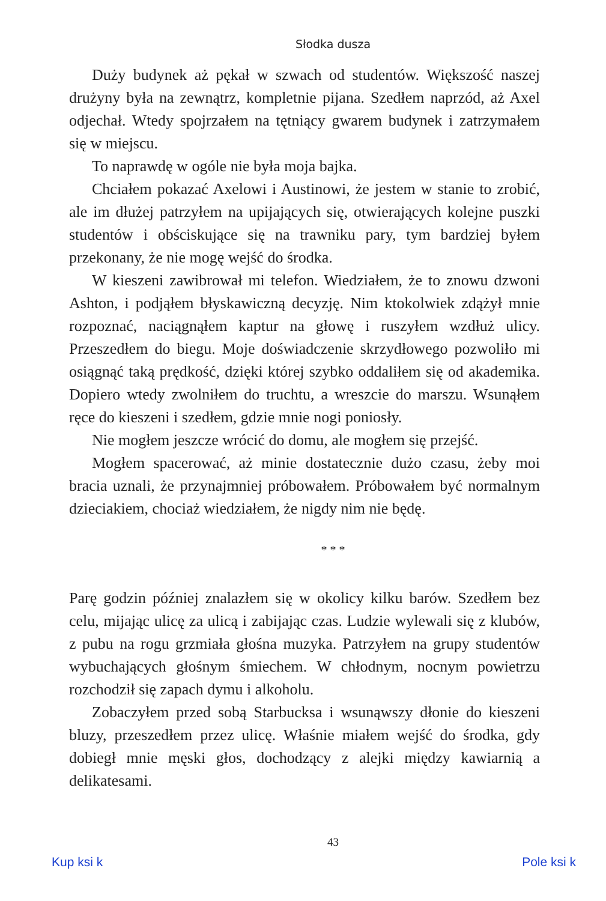Słodka dusza
Duży budynek aż pękał w szwach od studentów. Większość naszej drużyny była na zewnątrz, kompletnie pijana. Szedłem naprzód, aż Axel odjechał. Wtedy spojrzałem na tętniący gwarem budynek i zatrzymałem się w miejscu.
To naprawdę w ogóle nie była moja bajka.
Chciałem pokazać Axelowi i Austinowi, że jestem w stanie to zrobić, ale im dłużej patrzyłem na upijających się, otwierających kolejne puszki studentów i obściskujące się na trawniku pary, tym bardziej byłem przekonany, że nie mogę wejść do środka.
W kieszeni zawibrował mi telefon. Wiedziałem, że to znowu dzwoni Ashton, i podjąłem błyskawiczną decyzję. Nim ktokolwiek zdążył mnie rozpoznać, naciągnąłem kaptur na głowę i ruszyłem wzdłuż ulicy. Przeszedłem do biegu. Moje doświadczenie skrzydłowego pozwoliło mi osiągnąć taką prędkość, dzięki której szybko oddaliłem się od akademika. Dopiero wtedy zwolniłem do truchtu, a wreszcie do marszu. Wsunąłem ręce do kieszeni i szedłem, gdzie mnie nogi poniosły.
Nie mogłem jeszcze wrócić do domu, ale mogłem się przejść.
Mogłem spacerować, aż minie dostatecznie dużo czasu, żeby moi bracia uznali, że przynajmniej próbowałem. Próbowałem być normalnym dzieciakiem, chociaż wiedziałem, że nigdy nim nie będę.
* * *
Parę godzin później znalazłem się w okolicy kilku barów. Szedłem bez celu, mijając ulicę za ulicą i zabijając czas. Ludzie wylewali się z klubów, z pubu na rogu grzmiała głośna muzyka. Patrzyłem na grupy studentów wybuchających głośnym śmiechem. W chłodnym, nocnym powietrzu rozchodził się zapach dymu i alkoholu.
Zobaczyłem przed sobą Starbucksa i wsunąwszy dłonie do kieszeni bluzy, przeszedłem przez ulicę. Właśnie miałem wejść do środka, gdy dobiegł mnie męski głos, dochodzący z alejki między kawiarnią a delikatesami.
43
Kup ksi k Pole ksi k